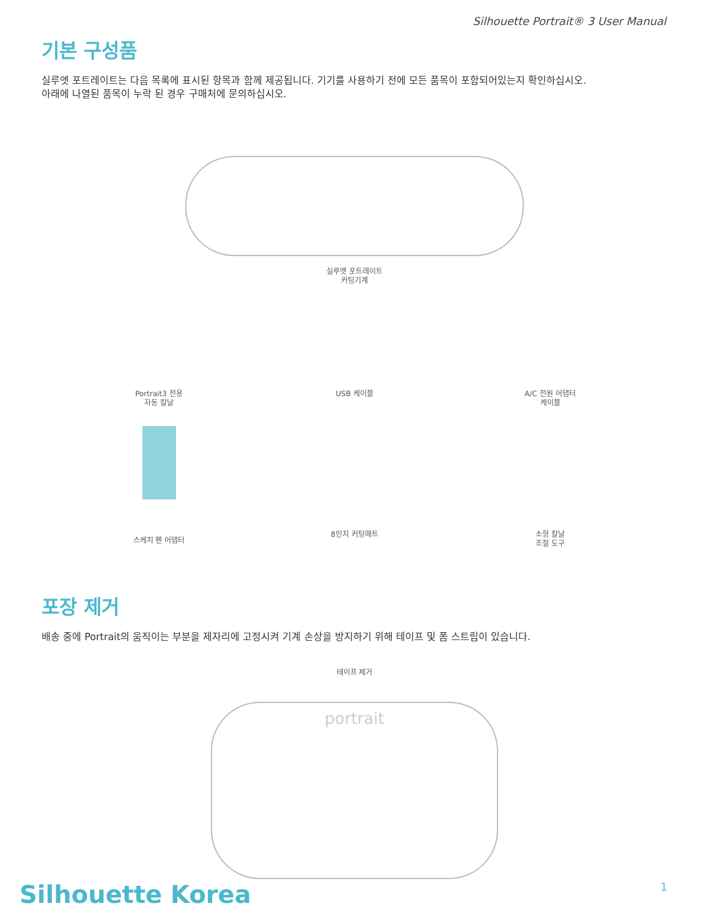Silhouette Portrait® 3 User Manual
기본 구성품
실루엣 포트레이트는 다음 목록에 표시된 항목과 함께 제공됩니다. 기기를 사용하기 전에 모든 품목이 포함되어있는지 확인하십시오.
아래에 나열된 품목이 누락 된 경우 구매처에 문의하십시오.
실루엣 포트레이트
커팅기계
Portrait3 전용
자동 칼날
USB 케이블 A/C 전원 어댑터
케이블
스케치 펜 어댑터
8인치 커팅매트 소형 칼날
조절 도구
포장 제거
배송 중에 Portrait의 움직이는 부분을 제자리에 고정시켜 기계 손상을 방지하기 위해 테이프 및 폼 스트립이 있습니다.
테이프 제거
portrait
Silhouette Korea 1